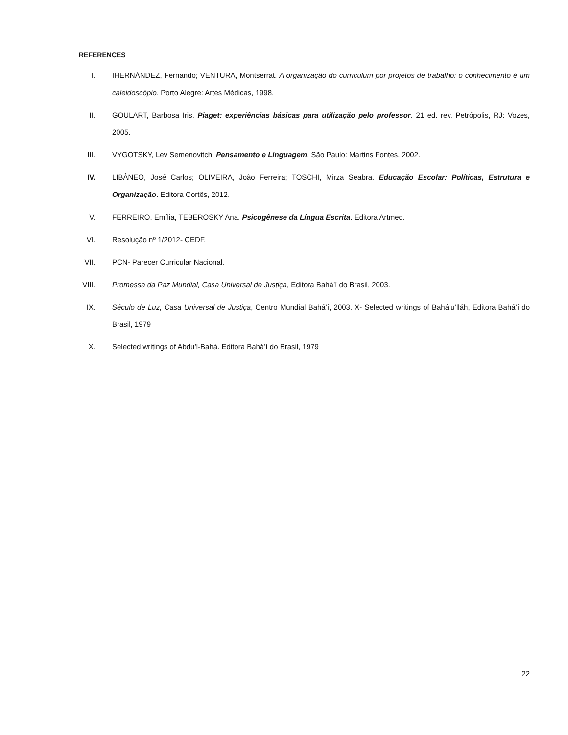REFERENCES
I. IHERNÁNDEZ, Fernando; VENTURA, Montserrat. A organização do curriculum por projetos de trabalho: o conhecimento é um caleidoscópio. Porto Alegre: Artes Médicas, 1998.
II. GOULART, Barbosa Iris. Piaget: experiências básicas para utilização pelo professor. 21 ed. rev. Petrópolis, RJ: Vozes, 2005.
III. VYGOTSKY, Lev Semenovitch. Pensamento e Linguagem. São Paulo: Martins Fontes, 2002.
IV. LIBÂNEO, José Carlos; OLIVEIRA, João Ferreira; TOSCHI, Mirza Seabra. Educação Escolar: Políticas, Estrutura e Organização. Editora Cortês, 2012.
V. FERREIRO. Emília, TEBEROSKY Ana. Psicogênese da Língua Escrita. Editora Artmed.
VI. Resolução nº 1/2012- CEDF.
VII. PCN- Parecer Curricular Nacional.
VIII. Promessa da Paz Mundial, Casa Universal de Justiça, Editora Bahá’í do Brasil, 2003.
IX. Século de Luz, Casa Universal de Justiça, Centro Mundial Bahá’í, 2003. X- Selected writings of Bahá’u’lláh, Editora Bahá’í do Brasil, 1979
X. Selected writings of Abdu’l-Bahá. Editora Bahá’í do Brasil, 1979
22